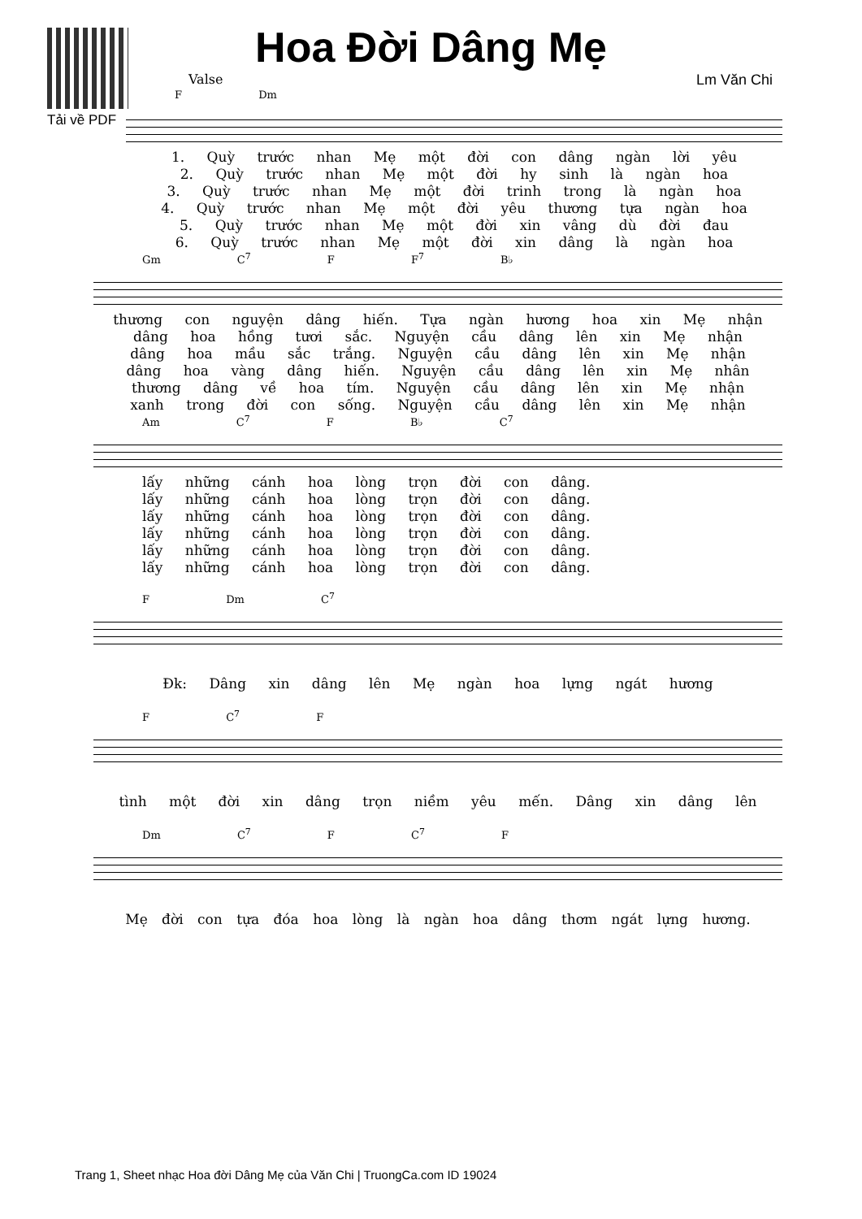Tải về PDF
Hoa Đời Dâng Mẹ
Valse Lm Văn Chi
F Dm
1. Quỳ trước nhan Mẹ một đời con dâng ngàn lời yêu
2. Quỳ trước nhan Mẹ một đời hy sinh là ngàn hoa
3. Quỳ trước nhan Mẹ một đời trinh trong là ngàn hoa
4. Quỳ trước nhan Mẹ một đời yêu thương tựa ngàn hoa
5. Quỳ trước nhan Mẹ một đời xin vâng dù đời đau
6. Quỳ trước nhan Mẹ một đời xin dâng là ngàn hoa
Gm C<sup>7</sup> F F<sup>7</sup> B♭
thương con nguyện dâng hiến. Tựa ngàn hương hoa xin Mẹ nhận
dâng hoa hồng tươi sắc. Nguyện cầu dâng lên xin Mẹ nhận
dâng hoa mầu sắc trắng. Nguyện cầu dâng lên xin Mẹ nhận
dâng hoa vàng dâng hiến. Nguyện cầu dâng lên xin Mẹ nhân
thương dâng về hoa tím. Nguyện cầu dâng lên xin Mẹ nhận
xanh trong đời con sống. Nguyện cầu dâng lên xin Mẹ nhận
Am C<sup>7</sup> F B♭ C<sup>7</sup>
lấy những cánh hoa lòng trọn đời con dâng.
lấy những cánh hoa lòng trọn đời con dâng.
lấy những cánh hoa lòng trọn đời con dâng.
lấy những cánh hoa lòng trọn đời con dâng.
lấy những cánh hoa lòng trọn đời con dâng.
lấy những cánh hoa lòng trọn đời con dâng.
F Dm C<sup>7</sup>
Đk: Dâng xin dâng lên Mẹ ngàn hoa lựng ngát hương
F C<sup>7</sup> F
tình một đời xin dâng trọn niềm yêu mến. Dâng xin dâng lên
Dm C<sup>7</sup> F C<sup>7</sup> F
Mẹ đời con tựa đóa hoa lòng là ngàn hoa dâng thơm ngát lựng hương.
Trang 1, Sheet nhạc Hoa đời Dâng Mẹ của Văn Chi | TruongCa.com ID 19024